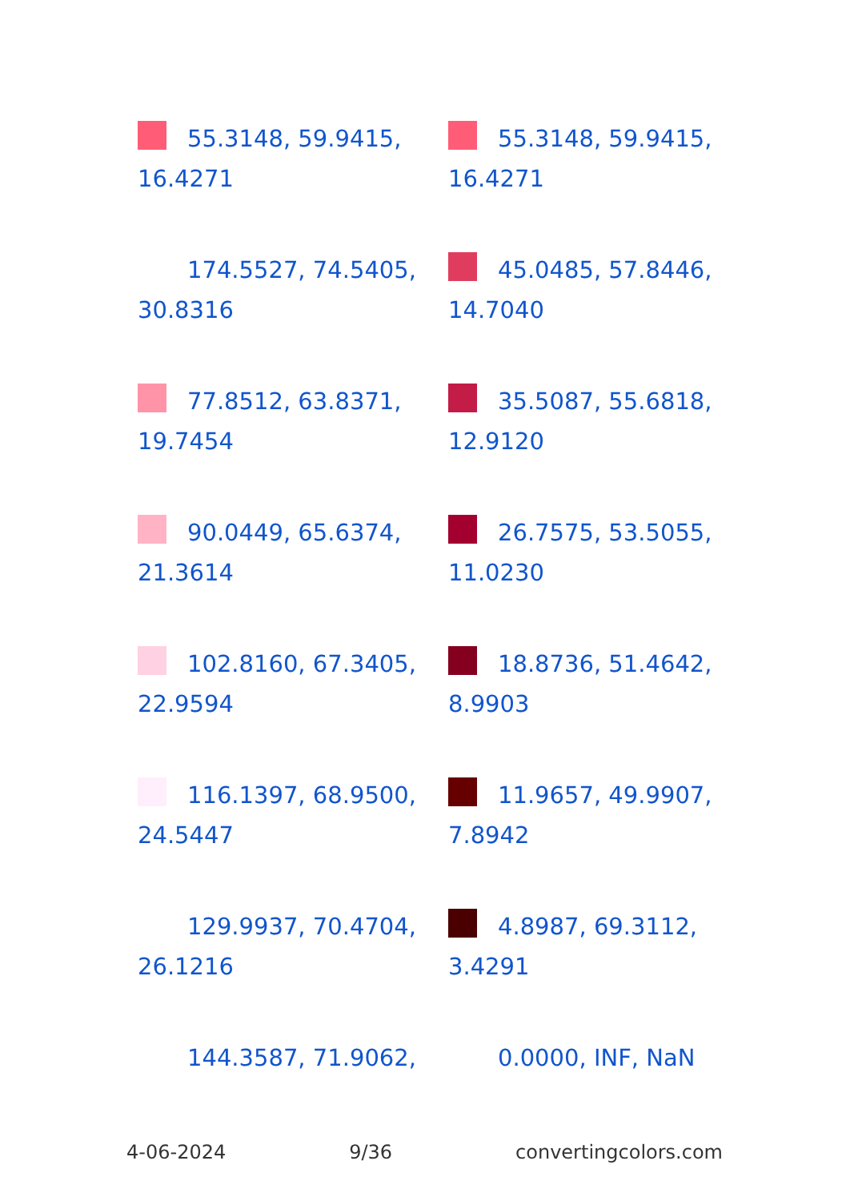55.3148, 59.9415, 16.4271
55.3148, 59.9415, 16.4271
174.5527, 74.5405, 30.8316
45.0485, 57.8446, 14.7040
77.8512, 63.8371, 19.7454
35.5087, 55.6818, 12.9120
90.0449, 65.6374, 21.3614
26.7575, 53.5055, 11.0230
102.8160, 67.3405, 22.9594
18.8736, 51.4642, 8.9903
116.1397, 68.9500, 24.5447
11.9657, 49.9907, 7.8942
129.9937, 70.4704, 26.1216
4.8987, 69.3112, 3.4291
144.3587, 71.9062,
0.0000, INF, NaN
4-06-2024 9/36 convertingcolors.com